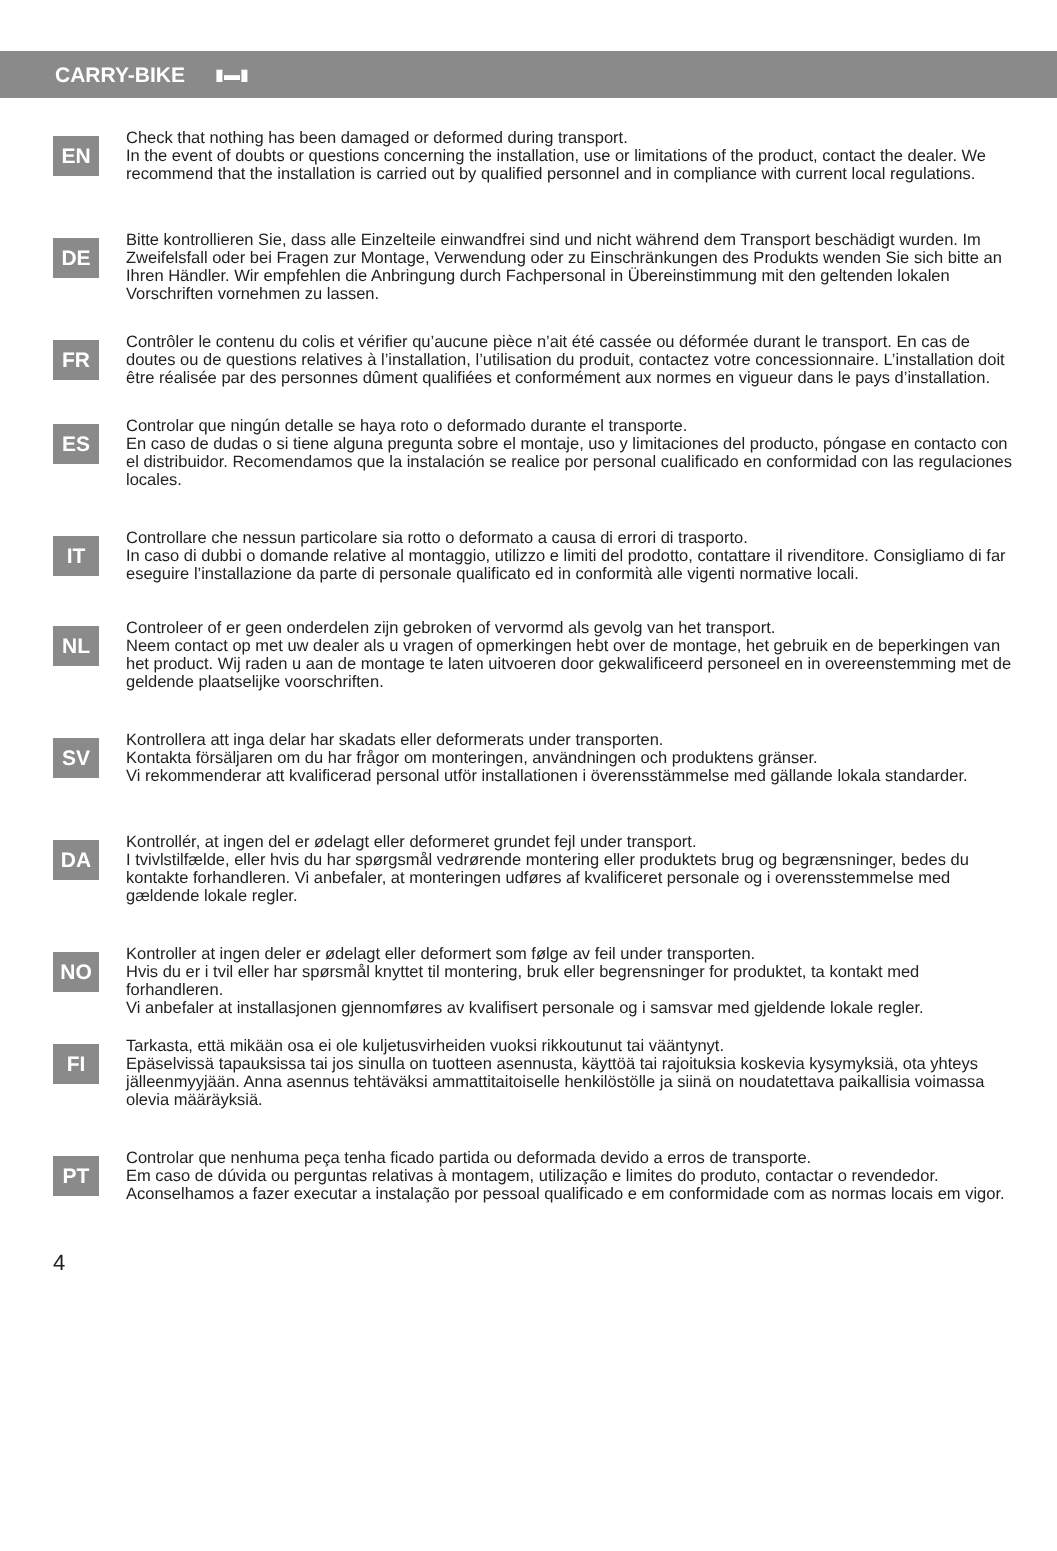CARRY-BIKE
▮▬▮
EN
Check that nothing has been damaged or deformed during transport.
In the event of doubts or questions concerning the installation, use or limitations of the product, contact the dealer. We recommend that the installation is carried out by qualified personnel and in compliance with current local regulations.
DE
Bitte kontrollieren Sie, dass alle Einzelteile einwandfrei sind und nicht während dem Transport beschädigt wurden. Im Zweifelsfall oder bei Fragen zur Montage, Verwendung oder zu Einschränkungen des Produkts wenden Sie sich bitte an Ihren Händler. Wir empfehlen die Anbringung durch Fachpersonal in Übereinstimmung mit den geltenden lokalen Vorschriften vornehmen zu lassen.
FR
Contrôler le contenu du colis et vérifier qu’aucune pièce n’ait été cassée ou déformée durant le transport. En cas de doutes ou de questions relatives à l’installation, l’utilisation du produit, contactez votre concessionnaire. L’installation doit être réalisée par des personnes dûment qualifiées et conformément aux normes en vigueur dans le pays d’installation.
ES
Controlar que ningún detalle se haya roto o deformado durante el transporte.
En caso de dudas o si tiene alguna pregunta sobre el montaje, uso y limitaciones del producto, póngase en contacto con el distribuidor. Recomendamos que la instalación se realice por personal cualificado en conformidad con las regulaciones locales.
IT
Controllare che nessun particolare sia rotto o deformato a causa di errori di trasporto.
In caso di dubbi o domande relative al montaggio, utilizzo e limiti del prodotto, contattare il rivenditore. Consigliamo di far eseguire l’installazione da parte di personale qualificato ed in conformità alle vigenti normative locali.
NL
Controleer of er geen onderdelen zijn gebroken of vervormd als gevolg van het transport.
Neem contact op met uw dealer als u vragen of opmerkingen hebt over de montage, het gebruik en de beperkingen van het product. Wij raden u aan de montage te laten uitvoeren door gekwalificeerd personeel en in overeenstemming met de geldende plaatselijke voorschriften.
SV
Kontrollera att inga delar har skadats eller deformerats under transporten.
Kontakta försäljaren om du har frågor om monteringen, användningen och produktens gränser.
Vi rekommenderar att kvalificerad personal utför installationen i överensstämmelse med gällande lokala standarder.
DA
Kontrollér, at ingen del er ødelagt eller deformeret grundet fejl under transport.
I tvivlstilfælde, eller hvis du har spørgsmål vedrørende montering eller produktets brug og begrænsninger, bedes du kontakte forhandleren. Vi anbefaler, at monteringen udføres af kvalificeret personale og i overensstemmelse med gældende lokale regler.
NO
Kontroller at ingen deler er ødelagt eller deformert som følge av feil under transporten.
Hvis du er i tvil eller har spørsmål knyttet til montering, bruk eller begrensninger for produktet, ta kontakt med forhandleren.
Vi anbefaler at installasjonen gjennomføres av kvalifisert personale og i samsvar med gjeldende lokale regler.
FI
Tarkasta, että mikään osa ei ole kuljetusvirheiden vuoksi rikkoutunut tai vääntynyt.
Epäselvissä tapauksissa tai jos sinulla on tuotteen asennusta, käyttöä tai rajoituksia koskevia kysymyksiä, ota yhteys jälleenmyyjään. Anna asennus tehtäväksi ammattitaitoiselle henkilöstölle ja siinä on noudatettava paikallisia voimassa olevia määräyksiä.
PT
Controlar que nenhuma peça tenha ficado partida ou deformada devido a erros de transporte.
Em caso de dúvida ou perguntas relativas à montagem, utilização e limites do produto, contactar o revendedor. Aconselhamos a fazer executar a instalação por pessoal qualificado e em conformidade com as normas locais em vigor.
4